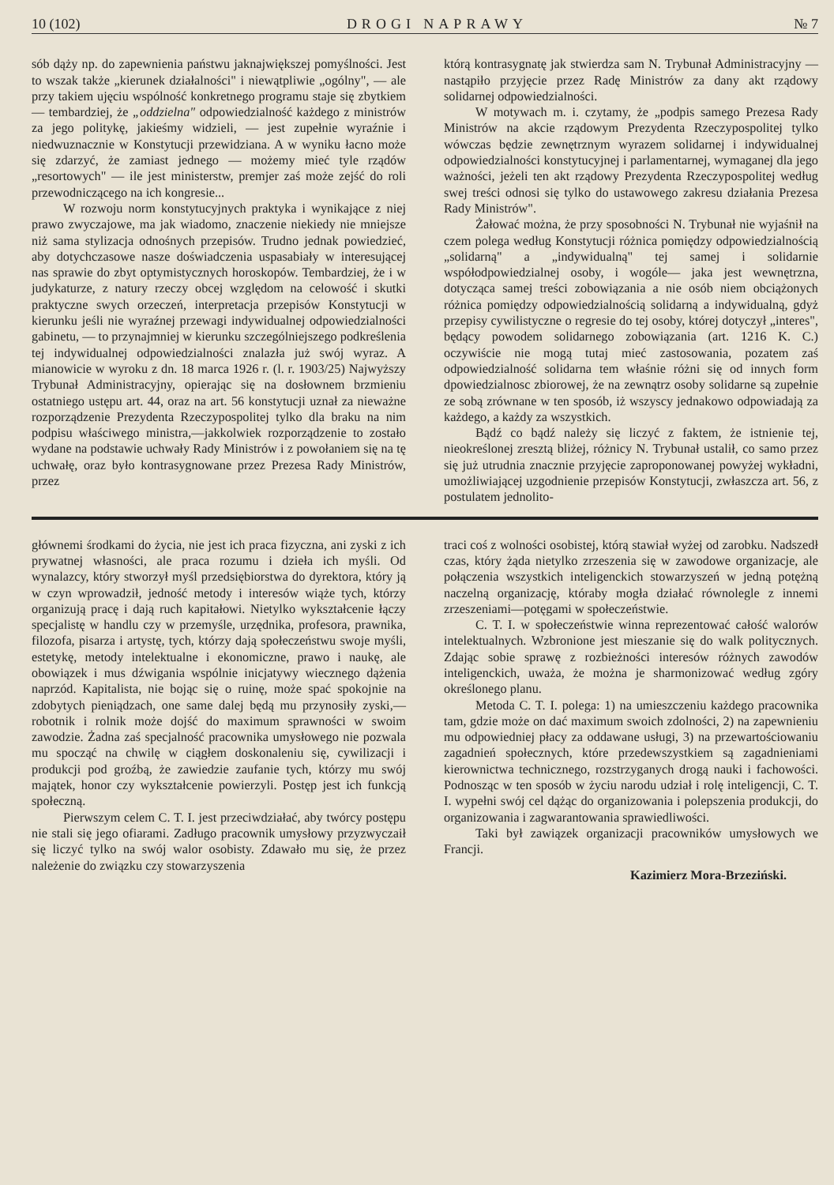10 (102) DROGI NAPRAWY № 7
sób dąży np. do zapewnienia państwu jaknajwiększej pomyślności. Jest to wszak także „kierunek działalności" i niewątpliwie „ogólny", — ale przy takiem ujęciu wspólność konkretnego programu staje się zbytkiem — tembardziej, że „oddzielna" odpowiedzialność każdego z ministrów za jego politykę, jakieśmy widzieli, — jest zupełnie wyraźnie i niedwuznacznie w Konstytucji przewidziana. A w wyniku łacno może się zdarzyć, że zamiast jednego — możemy mieć tyle rządów „resortowych" — ile jest ministerstw, premjer zaś może zejść do roli przewodniczącego na ich kongresie...
W rozwoju norm konstytucyjnych praktyka i wynikające z niej prawo zwyczajowe, ma jak wiadomo, znaczenie niekiedy nie mniejsze niż sama stylizacja odnośnych przepisów. Trudno jednak powiedzieć, aby dotychczasowe nasze doświadczenia uspasabiały w interesującej nas sprawie do zbyt optymistycznych horoskopów. Tembardziej, że i w judykaturze, z natury rzeczy obcej względom na celowość i skutki praktyczne swych orzeczeń, interpretacja przepisów Konstytucji w kierunku jeśli nie wyraźnej przewagi indywidualnej odpowiedzialności gabinetu, — to przynajmniej w kierunku szczególniejszego podkreślenia tej indywidualnej odpowiedzialności znalazła już swój wyraz. A mianowicie w wyroku z dn. 18 marca 1926 r. (l. r. 1903/25) Najwyższy Trybunał Administracyjny, opierając się na dosłownem brzmieniu ostatniego ustępu art. 44, oraz na art. 56 konstytucji uznał za nieważne rozporządzenie Prezydenta Rzeczypospolitej tylko dla braku na nim podpisu właściwego ministra,—jakkolwiek rozporządzenie to zostało wydane na podstawie uchwały Rady Ministrów i z powołaniem się na tę uchwałę, oraz było kontrasygnowane przez Prezesa Rady Ministrów, przez
którą kontrasygnatę jak stwierdza sam N. Trybunał Administracyjny — nastąpiło przyjęcie przez Radę Ministrów za dany akt rządowy solidarnej odpowiedzialności.
W motywach m. i. czytamy, że „podpis samego Prezesa Rady Ministrów na akcie rządowym Prezydenta Rzeczypospolitej tylko wówczas będzie zewnętrznym wyrazem solidarnej i indywidualnej odpowiedzialności konstytucyjnej i parlamentarnej, wymaganej dla jego ważności, jeżeli ten akt rządowy Prezydenta Rzeczypospolitej według swej treści odnosi się tylko do ustawowego zakresu działania Prezesa Rady Ministrów".
Żałować można, że przy sposobności N. Trybunał nie wyjaśnił na czem polega według Konstytucji różnica pomiędzy odpowiedzialnością „solidarną" a „indywidualną" tej samej i solidarnie współodpowiedzialnej osoby, i wogóle— jaka jest wewnętrzna, dotycząca samej treści zobowiązania a nie osób niem obciążonych różnica pomiędzy odpowiedzialnością solidarną a indywidualną, gdyż przepisy cywilistyczne o regresie do tej osoby, której dotyczył „interes", będący powodem solidarnego zobowiązania (art. 1216 K. C.) oczywiście nie mogą tutaj mieć zastosowania, pozatem zaś odpowiedzialność solidarna tem właśnie różni się od innych form dpowiedzialnosc zbiorowej, że na zewnątrz osoby solidarne są zupełnie ze sobą zrównane w ten sposób, iż wszyscy jednakowo odpowiadają za każdego, a każdy za wszystkich.
Bądź co bądź należy się liczyć z faktem, że istnienie tej, nieokreślonej zresztą bliżej, różnicy N. Trybunał ustalił, co samo przez się już utrudnia znacznie przyjęcie zaproponowanej powyżej wykładni, umożliwiającej uzgodnienie przepisów Konstytucji, zwłaszcza art. 56, z postulatem jednolito-
głównemi środkami do życia, nie jest ich praca fizyczna, ani zyski z ich prywatnej własności, ale praca rozumu i dzieła ich myśli. Od wynalazcy, który stworzył myśl przedsiębiorstwa do dyrektora, który ją w czyn wprowadził, jedność metody i interesów wiąże tych, którzy organizują pracę i dają ruch kapitałowi. Nietylko wykształcenie łączy specjalistę w handlu czy w przemyśle, urzędnika, profesora, prawnika, filozofa, pisarza i artystę, tych, którzy dają społeczeństwu swoje myśli, estetykę, metody intelektualne i ekonomiczne, prawo i naukę, ale obowiązek i mus dźwigania wspólnie inicjatywy wiecznego dążenia naprzód. Kapitalista, nie bojąc się o ruinę, może spać spokojnie na zdobytych pieniądzach, one same dalej będą mu przynosiły zyski,—robotnik i rolnik może dojść do maximum sprawności w swoim zawodzie. Żadna zaś specjalność pracownika umysłowego nie pozwala mu spocząć na chwilę w ciągłem doskonaleniu się, cywilizacji i produkcji pod groźbą, że zawiedzie zaufanie tych, którzy mu swój majątek, honor czy wykształcenie powierzyli. Postęp jest ich funkcją społeczną.
Pierwszym celem C. T. I. jest przeciwdziałać, aby twórcy postępu nie stali się jego ofiarami. Zadługo pracownik umysłowy przyzwyczaił się liczyć tylko na swój walor osobisty. Zdawało mu się, że przez należenie do związku czy stowarzyszenia
traci coś z wolności osobistej, którą stawiał wyżej od zarobku. Nadszedł czas, który żąda nietylko zrzeszenia się w zawodowe organizacje, ale połączenia wszystkich inteligenckich stowarzyszeń w jedną potężną naczelną organizację, któraby mogła działać równolegle z innemi zrzeszeniami—potęgami w społeczeństwie.
C. T. I. w społeczeństwie winna reprezentować całość walorów intelektualnych. Wzbronione jest mieszanie się do walk politycznych. Zdając sobie sprawę z rozbieżności interesów różnych zawodów inteligenckich, uważa, że można je sharmonizować według zgóry określonego planu.
Metoda C. T. I. polega: 1) na umieszczeniu każdego pracownika tam, gdzie może on dać maximum swoich zdolności, 2) na zapewnieniu mu odpowiedniej płacy za oddawane usługi, 3) na przewartościowaniu zagadnień społecznych, które przedewszystkiem są zagadnieniami kierownictwa technicznego, rozstrzyganych drogą nauki i fachowości. Podnosząc w ten sposób w życiu narodu udział i rolę inteligencji, C. T. I. wypełni swój cel dążąc do organizowania i polepszenia produkcji, do organizowania i zagwarantowania sprawiedliwości.
Taki był zawiązek organizacji pracowników umysłowych we Francji.
Kazimierz Mora-Brzeziński.